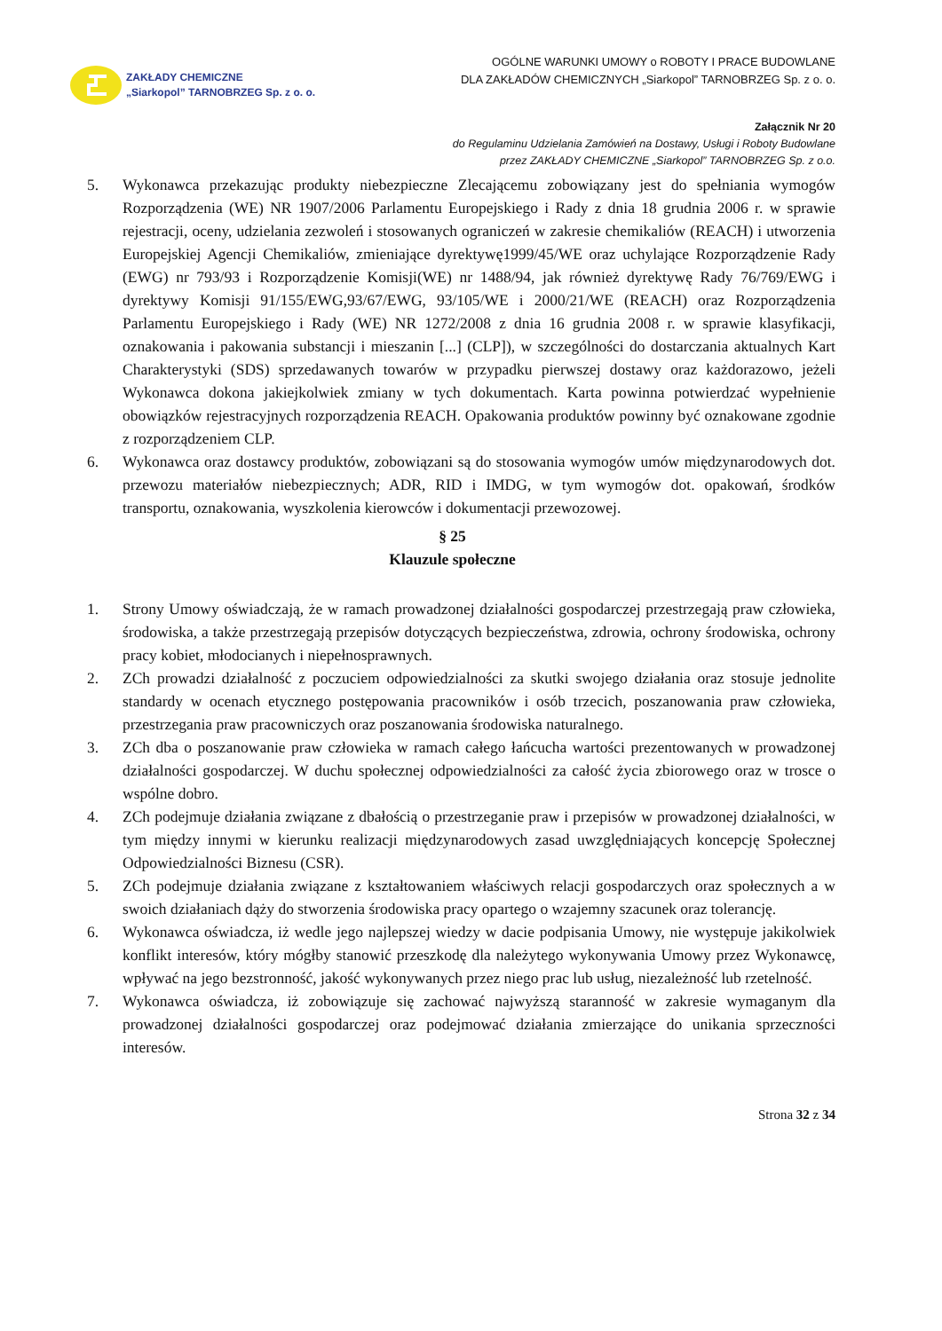ZAKŁADY CHEMICZNE
„Siarkopol” TARNOBRZEG Sp. z o. o.
OGÓLNE WARUNKI UMOWY o ROBOTY I PRACE BUDOWLANE
DLA ZAKŁADÓW CHEMICZNYCH „Siarkopol” TARNOBRZEG Sp. z o. o.
Załącznik Nr 20
do Regulaminu Udzielania Zamówień na Dostawy, Usługi i Roboty Budowlane
przez ZAKŁADY CHEMICZNE „Siarkopol” TARNOBRZEG Sp. z o.o.
5. Wykonawca przekazując produkty niebezpieczne Zlecającemu zobowiązany jest do spełniania wymogów Rozporządzenia (WE) NR 1907/2006 Parlamentu Europejskiego i Rady z dnia 18 grudnia 2006 r. w sprawie rejestracji, oceny, udzielania zezwoleń i stosowanych ograniczeń w zakresie chemikaliów (REACH) i utworzenia Europejskiej Agencji Chemikaliów, zmieniające dyrektywę1999/45/WE oraz uchylające Rozporządzenie Rady (EWG) nr 793/93 i Rozporządzenie Komisji(WE) nr 1488/94, jak również dyrektywę Rady 76/769/EWG i dyrektywy Komisji 91/155/EWG,93/67/EWG, 93/105/WE i 2000/21/WE (REACH) oraz Rozporządzenia Parlamentu Europejskiego i Rady (WE) NR 1272/2008 z dnia 16 grudnia 2008 r. w sprawie klasyfikacji, oznakowania i pakowania substancji i mieszanin [...] (CLP]), w szczególności do dostarczania aktualnych Kart Charakterystyki (SDS) sprzedawanych towarów w przypadku pierwszej dostawy oraz każdorazowo, jeżeli Wykonawca dokona jakiejkolwiek zmiany w tych dokumentach. Karta powinna potwierdzać wypełnienie obowiązków rejestracyjnych rozporządzenia REACH. Opakowania produktów powinny być oznakowane zgodnie z rozporządzeniem CLP.
6. Wykonawca oraz dostawcy produktów, zobowiązani są do stosowania wymogów umów międzynarodowych dot. przewozu materiałów niebezpiecznych; ADR, RID i IMDG, w tym wymogów dot. opakowań, środków transportu, oznakowania, wyszkolenia kierowców i dokumentacji przewozowej.
§ 25
Klauzule społeczne
1. Strony Umowy oświadczają, że w ramach prowadzonej działalności gospodarczej przestrzegają praw człowieka, środowiska, a także przestrzegają przepisów dotyczących bezpieczeństwa, zdrowia, ochrony środowiska, ochrony pracy kobiet, młodocianych i niepełnosprawnych.
2. ZCh prowadzi działalność z poczuciem odpowiedzialności za skutki swojego działania oraz stosuje jednolite standardy w ocenach etycznego postępowania pracowników i osób trzecich, poszanowania praw człowieka, przestrzegania praw pracowniczych oraz poszanowania środowiska naturalnego.
3. ZCh dba o poszanowanie praw człowieka w ramach całego łańcucha wartości prezentowanych w prowadzonej działalności gospodarczej. W duchu społecznej odpowiedzialności za całość życia zbiorowego oraz w trosce o wspólne dobro.
4. ZCh podejmuje działania związane z dbałością o przestrzeganie praw i przepisów w prowadzonej działalności, w tym między innymi w kierunku realizacji międzynarodowych zasad uwzględniających koncepcję Społecznej Odpowiedzialności Biznesu (CSR).
5. ZCh podejmuje działania związane z kształtowaniem właściwych relacji gospodarczych oraz społecznych a w swoich działaniach dąży do stworzenia środowiska pracy opartego o wzajemny szacunek oraz tolerancję.
6. Wykonawca oświadcza, iż wedle jego najlepszej wiedzy w dacie podpisania Umowy, nie występuje jakikolwiek konflikt interesów, który mógłby stanowić przeszkodę dla należytego wykonywania Umowy przez Wykonawcę, wpływać na jego bezstronność, jakość wykonywanych przez niego prac lub usług, niezależność lub rzetelność.
7. Wykonawca oświadcza, iż zobowiązuje się zachować najwyższą staranność w zakresie wymaganym dla prowadzonej działalności gospodarczej oraz podejmować działania zmierzające do unikania sprzeczności interesów.
Strona 32 z 34